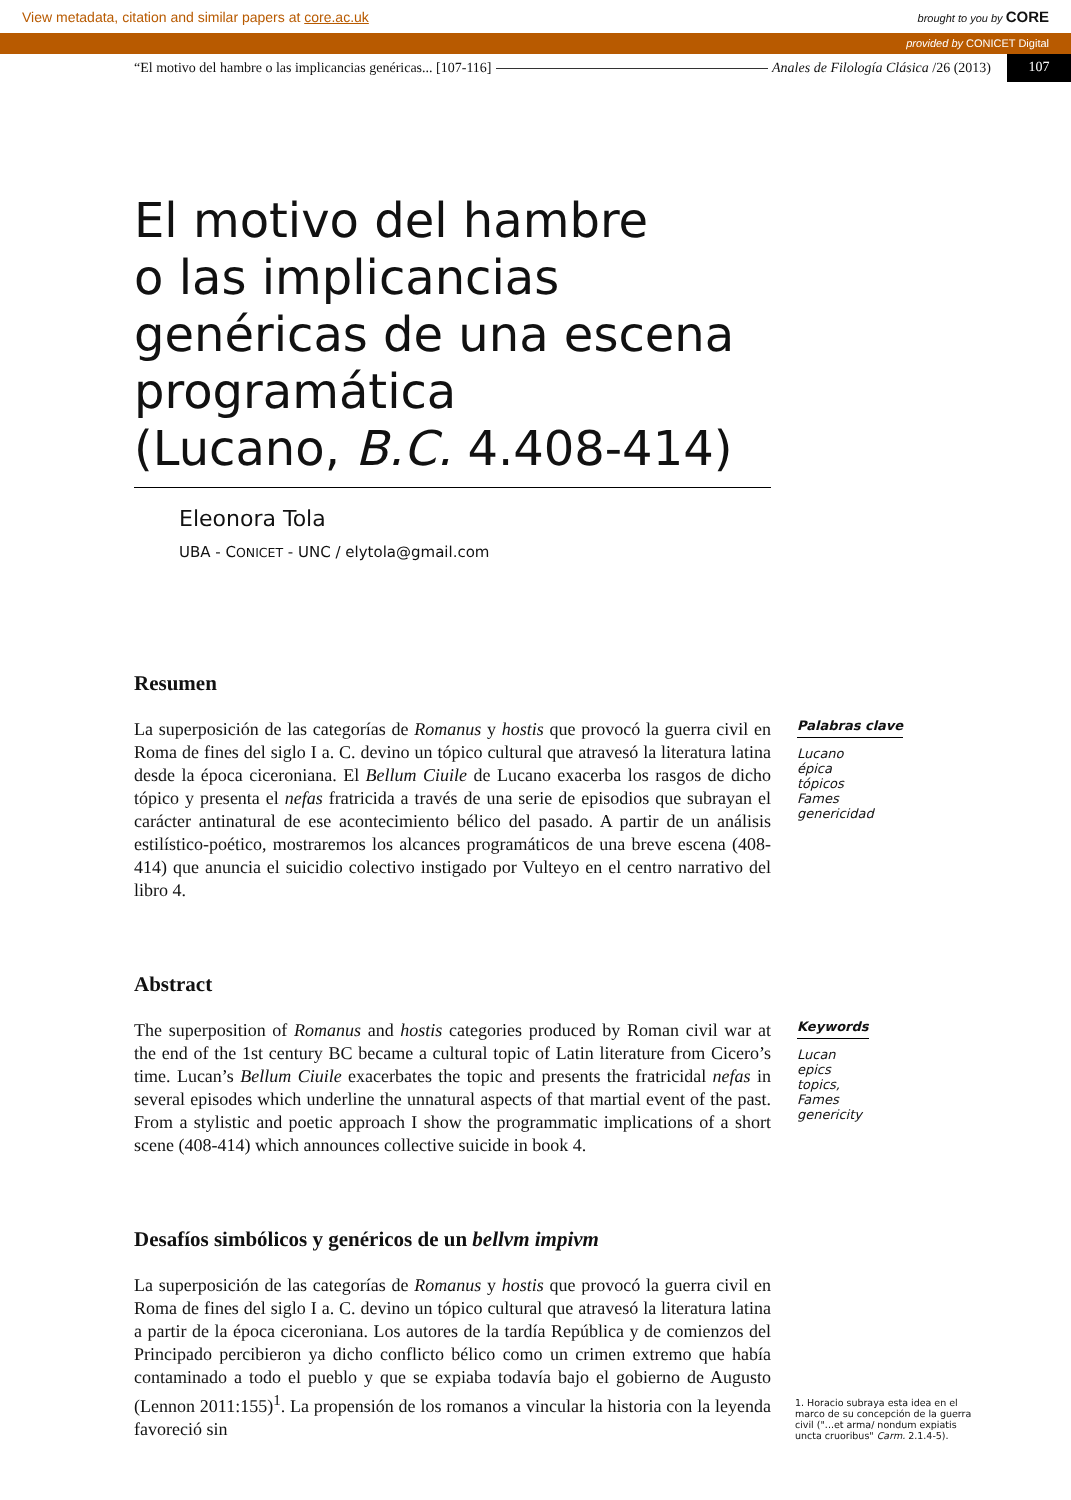View metadata, citation and similar papers at core.ac.uk brought to you by CORE
provided by CONICET Digital
“El motivo del hambre o las implicancias genéricas... [107-116] Anales de Filología Clásica /26 (2013) 107
El motivo del hambre
o las implicancias
genéricas de una escena
programática
(Lucano, B.C. 4.408-414)
Eleonora Tola
UBA - CONICET - UNC / elytola@gmail.com
Resumen
La superposición de las categorías de Romanus y hostis que provocó la guerra civil en Roma de fines del siglo I a. C. devino un tópico cultural que atravesó la literatura latina desde la época ciceroniana. El Bellum Ciuile de Lucano exacerba los rasgos de dicho tópico y presenta el nefas fratricida a través de una serie de episodios que subrayan el carácter antinatural de ese acontecimiento bélico del pasado. A partir de un análisis estilístico-poético, mostraremos los alcances programáticos de una breve escena (408-414) que anuncia el suicidio colectivo instigado por Vulteyo en el centro narrativo del libro 4.
Palabras clave
Lucano
épica
tópicos
Fames
genericidad
Abstract
The superposition of Romanus and hostis categories produced by Roman civil war at the end of the 1st century BC became a cultural topic of Latin literature from Cicero’s time. Lucan’s Bellum Ciuile exacerbates the topic and presents the fratricidal nefas in several episodes which underline the unnatural aspects of that martial event of the past. From a stylistic and poetic approach I show the programmatic implications of a short scene (408-414) which announces collective suicide in book 4.
Keywords
Lucan
epics
topics,
Fames
genericity
Desafíos simbólicos y genéricos de un bellvm impivm
La superposición de las categorías de Romanus y hostis que provocó la guerra civil en Roma de fines del siglo I a. C. devino un tópico cultural que atravesó la literatura latina a partir de la época ciceroniana. Los autores de la tardía República y de comienzos del Principado percibieron ya dicho conflicto bélico como un crimen extremo que había contaminado a todo el pueblo y que se expiaba todavía bajo el gobierno de Augusto (Lennon 2011:155)<sup>1</sup>. La propensión de los romanos a vincular la historia con la leyenda favoreció sin
1. Horacio subraya esta idea en el marco de su concepción de la guerra civil ("...et arma/ nondum expiatis uncta cruoribus" Carm. 2.1.4-5).